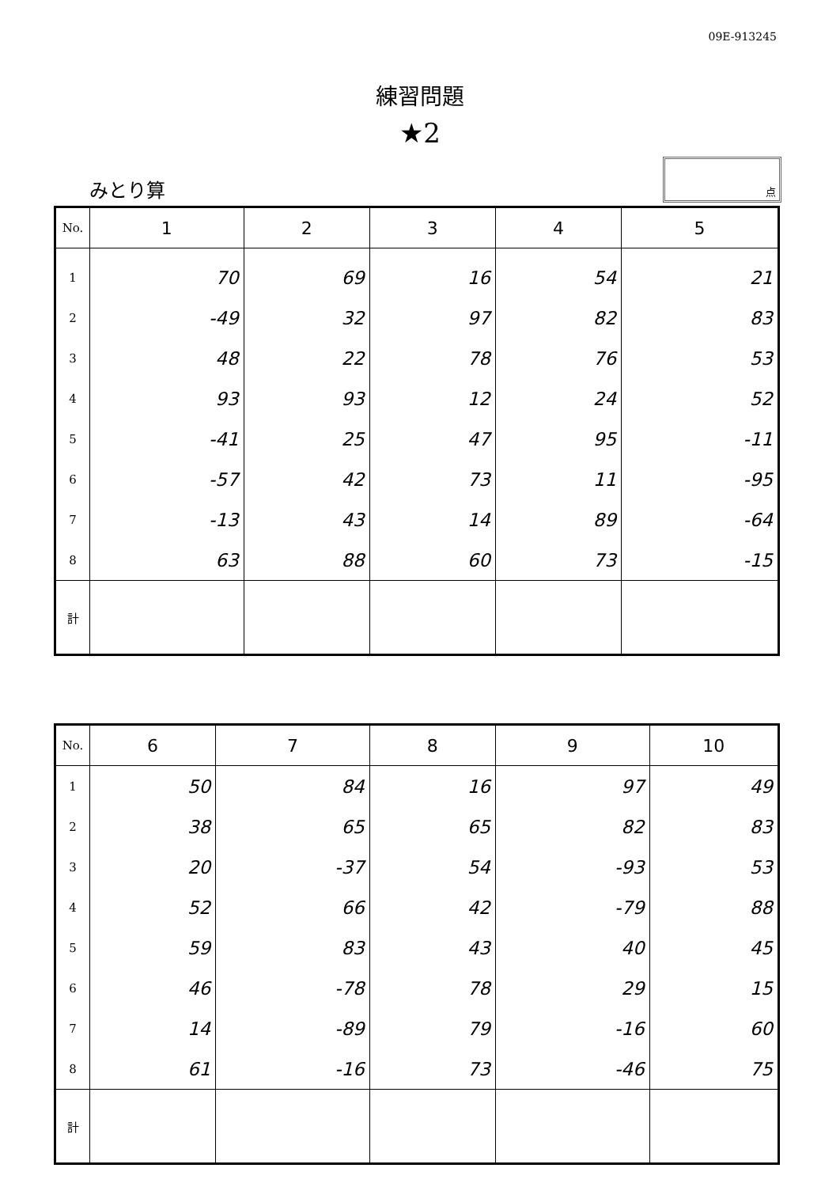09E-913245
練習問題
★2
みとり算
点
| No. | 1 | 2 | 3 | 4 | 5 |
| --- | --- | --- | --- | --- | --- |
| 1 | 70 | 69 | 16 | 54 | 21 |
| 2 | -49 | 32 | 97 | 82 | 83 |
| 3 | 48 | 22 | 78 | 76 | 53 |
| 4 | 93 | 93 | 12 | 24 | 52 |
| 5 | -41 | 25 | 47 | 95 | -11 |
| 6 | -57 | 42 | 73 | 11 | -95 |
| 7 | -13 | 43 | 14 | 89 | -64 |
| 8 | 63 | 88 | 60 | 73 | -15 |
| 計 | | | | | |
| No. | 6 | 7 | 8 | 9 | 10 |
| --- | --- | --- | --- | --- | --- |
| 1 | 50 | 84 | 16 | 97 | 49 |
| 2 | 38 | 65 | 65 | 82 | 83 |
| 3 | 20 | -37 | 54 | -93 | 53 |
| 4 | 52 | 66 | 42 | -79 | 88 |
| 5 | 59 | 83 | 43 | 40 | 45 |
| 6 | 46 | -78 | 78 | 29 | 15 |
| 7 | 14 | -89 | 79 | -16 | 60 |
| 8 | 61 | -16 | 73 | -46 | 75 |
| 計 | | | | | |